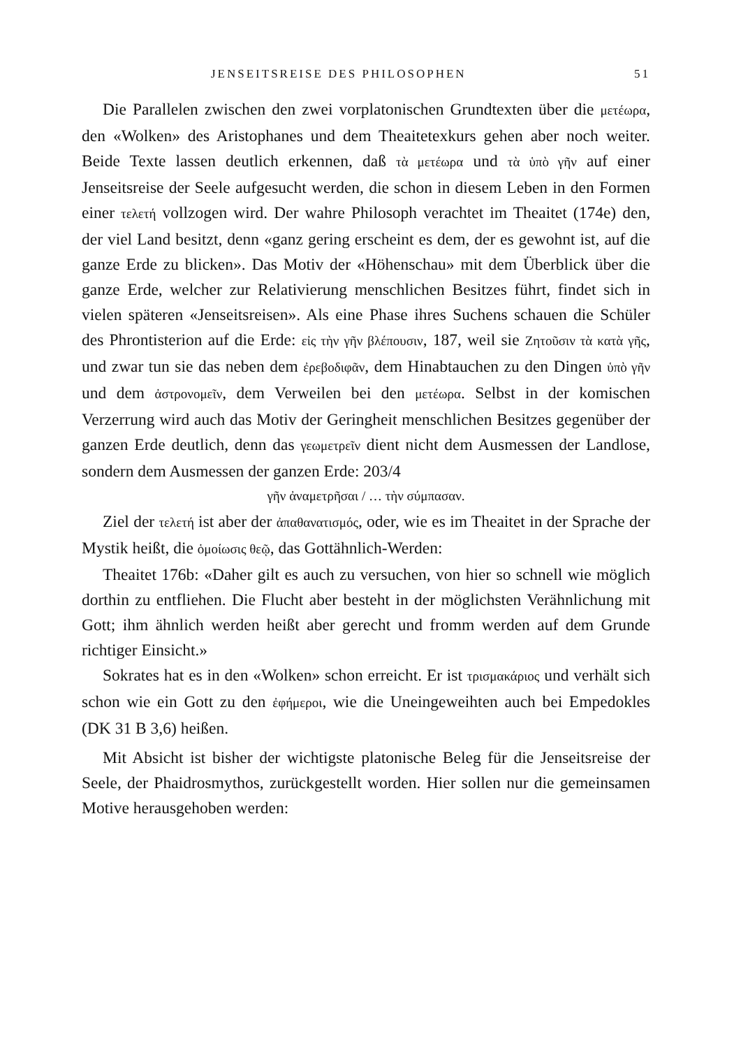JENSEITSREISE DES PHILOSOPHEN 51
Die Parallelen zwischen den zwei vorplatonischen Grundtexten über die μετέωρα, den «Wolken» des Aristophanes und dem Theaitetexkurs gehen aber noch weiter. Beide Texte lassen deutlich erkennen, daß τὰ μετέωρα und τὰ ὑπὸ γῆν auf einer Jenseitsreise der Seele aufgesucht werden, die schon in diesem Leben in den Formen einer τελετή vollzogen wird. Der wahre Philosoph verachtet im Theaitet (174e) den, der viel Land besitzt, denn «ganz gering erscheint es dem, der es gewohnt ist, auf die ganze Erde zu blicken». Das Motiv der «Höhenschau» mit dem Überblick über die ganze Erde, welcher zur Relativierung menschlichen Besitzes führt, findet sich in vielen späteren «Jenseitsreisen». Als eine Phase ihres Suchens schauen die Schüler des Phrontisterion auf die Erde: εἰς τὴν γῆν βλέπουσιν, 187, weil sie Ζητοῦσιν τὰ κατὰ γῆς, und zwar tun sie das neben dem ἐρεβοδιφᾶν, dem Hinabtauchen zu den Dingen ὑπὸ γῆν und dem ἀστρονομεῖν, dem Verweilen bei den μετέωρα. Selbst in der komischen Verzerrung wird auch das Motiv der Geringheit menschlichen Besitzes gegenüber der ganzen Erde deutlich, denn das γεωμετρεῖν dient nicht dem Ausmessen der Landlose, sondern dem Ausmessen der ganzen Erde: 203/4
γῆν ἀναμετρῆσαι / … τὴν σύμπασαν.
Ziel der τελετή ist aber der ἀπαθανατισμός, oder, wie es im Theaitet in der Sprache der Mystik heißt, die ὁμοίωσις θεῷ, das Gottähnlich-Werden:
Theaitet 176b: «Daher gilt es auch zu versuchen, von hier so schnell wie möglich dorthin zu entfliehen. Die Flucht aber besteht in der möglichsten Verähnlichung mit Gott; ihm ähnlich werden heißt aber gerecht und fromm werden auf dem Grunde richtiger Einsicht.»
Sokrates hat es in den «Wolken» schon erreicht. Er ist τρισμακάριος und verhält sich schon wie ein Gott zu den ἐφήμεροι, wie die Uneingeweihten auch bei Empedokles (DK 31 B 3,6) heißen.
Mit Absicht ist bisher der wichtigste platonische Beleg für die Jenseitsreise der Seele, der Phaidrosmythos, zurückgestellt worden. Hier sollen nur die gemeinsamen Motive herausgehoben werden: